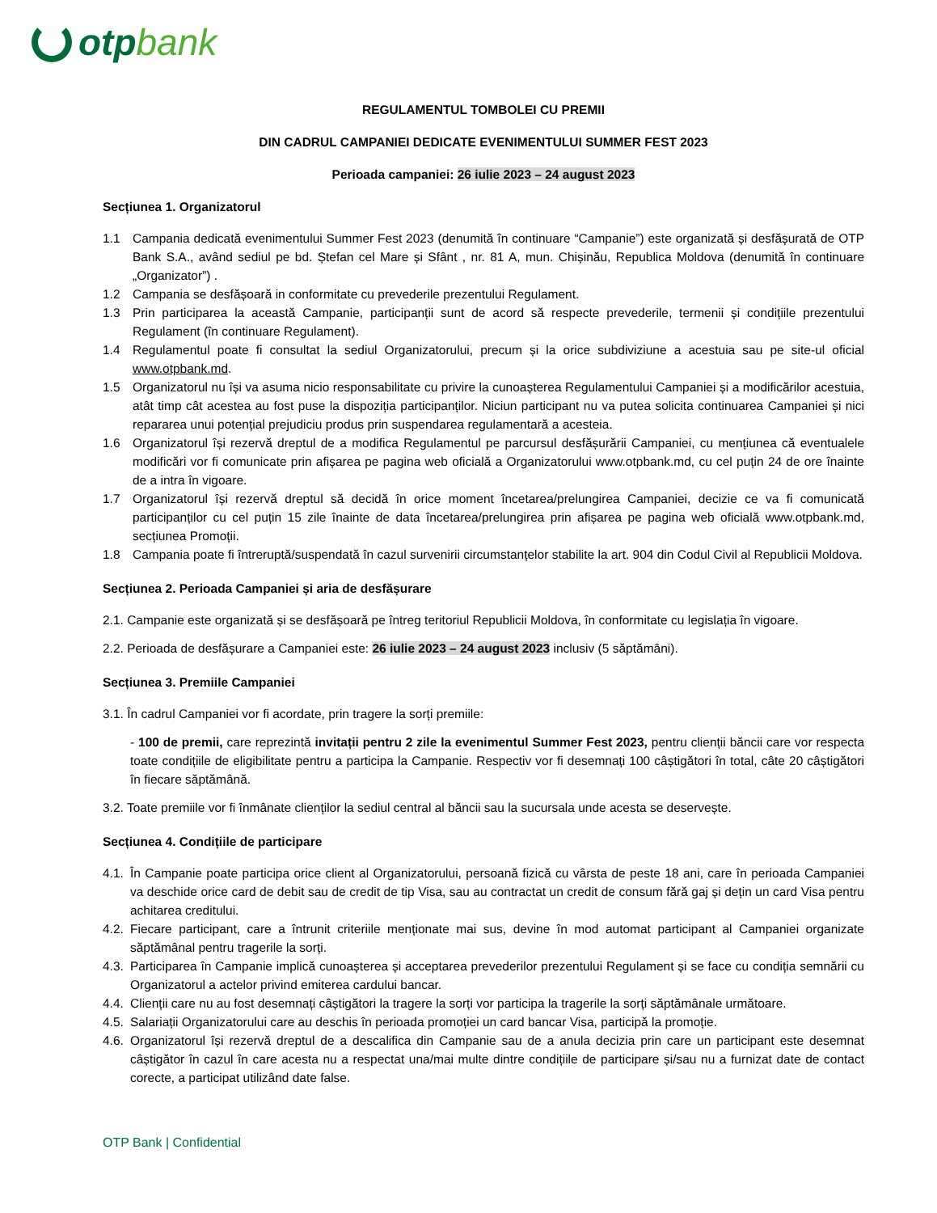otp bank
REGULAMENTUL TOMBOLEI CU PREMII
DIN CADRUL CAMPANIEI DEDICATE EVENIMENTULUI SUMMER FEST 2023
Perioada campaniei: 26 iulie 2023 – 24 august 2023
Secțiunea 1. Organizatorul
1.1 Campania dedicată evenimentului Summer Fest 2023 (denumită în continuare “Campanie”) este organizată și desfășurată de OTP Bank S.A., având sediul pe bd. Ștefan cel Mare și Sfânt , nr. 81 A, mun. Chișinău, Republica Moldova (denumită în continuare „Organizator”) .
1.2 Campania se desfășoară in conformitate cu prevederile prezentului Regulament.
1.3 Prin participarea la această Campanie, participanții sunt de acord să respecte prevederile, termenii și condițiile prezentului Regulament (în continuare Regulament).
1.4 Regulamentul poate fi consultat la sediul Organizatorului, precum și la orice subdiviziune a acestuia sau pe site-ul oficial www.otpbank.md.
1.5 Organizatorul nu își va asuma nicio responsabilitate cu privire la cunoașterea Regulamentului Campaniei și a modificărilor acestuia, atât timp cât acestea au fost puse la dispoziția participanților. Niciun participant nu va putea solicita continuarea Campaniei și nici repararea unui potențial prejudiciu produs prin suspendarea regulamentară a acesteia.
1.6 Organizatorul își rezervă dreptul de a modifica Regulamentul pe parcursul desfășurării Campaniei, cu mențiunea că eventualele modificări vor fi comunicate prin afișarea pe pagina web oficială a Organizatorului www.otpbank.md, cu cel puțin 24 de ore înainte de a intra în vigoare.
1.7 Organizatorul își rezervă dreptul să decidă în orice moment încetarea/prelungirea Campaniei, decizie ce va fi comunicată participanților cu cel puțin 15 zile înainte de data încetarea/prelungirea prin afișarea pe pagina web oficială www.otpbank.md, secțiunea Promoții.
1.8 Campania poate fi întreruptă/suspendată în cazul survenirii circumstanțelor stabilite la art. 904 din Codul Civil al Republicii Moldova.
Secțiunea 2. Perioada Campaniei și aria de desfășurare
2.1. Campanie este organizată și se desfășoară pe întreg teritoriul Republicii Moldova, în conformitate cu legislația în vigoare.
2.2. Perioada de desfășurare a Campaniei este: 26 iulie 2023 – 24 august 2023 inclusiv (5 săptămâni).
Secțiunea 3. Premiile Campaniei
3.1. În cadrul Campaniei vor fi acordate, prin tragere la sorți premiile:
- 100 de premii, care reprezintă invitații pentru 2 zile la evenimentul Summer Fest 2023, pentru clienții băncii care vor respecta toate condițiile de eligibilitate pentru a participa la Campanie. Respectiv vor fi desemnați 100 câștigători în total, câte 20 câștigători în fiecare săptămână.
3.2. Toate premiile vor fi înmânate clienților la sediul central al băncii sau la sucursala unde acesta se deservește.
Secțiunea 4. Condițiile de participare
4.1. În Campanie poate participa orice client al Organizatorului, persoană fizică cu vârsta de peste 18 ani, care în perioada Campaniei va deschide orice card de debit sau de credit de tip Visa, sau au contractat un credit de consum fără gaj și dețin un card Visa pentru achitarea creditului.
4.2. Fiecare participant, care a întrunit criteriile menționate mai sus, devine în mod automat participant al Campaniei organizate săptămânal pentru tragerile la sorți.
4.3. Participarea în Campanie implică cunoașterea și acceptarea prevederilor prezentului Regulament și se face cu condiția semnării cu Organizatorul a actelor privind emiterea cardului bancar.
4.4. Clienții care nu au fost desemnați câștigători la tragere la sorți vor participa la tragerile la sorți săptămânale următoare.
4.5. Salariații Organizatorului care au deschis în perioada promoției un card bancar Visa, participă la promoție.
4.6. Organizatorul își rezervă dreptul de a descalifica din Campanie sau de a anula decizia prin care un participant este desemnat câștigător în cazul în care acesta nu a respectat una/mai multe dintre condițiile de participare și/sau nu a furnizat date de contact corecte, a participat utilizând date false.
OTP Bank | Confidential